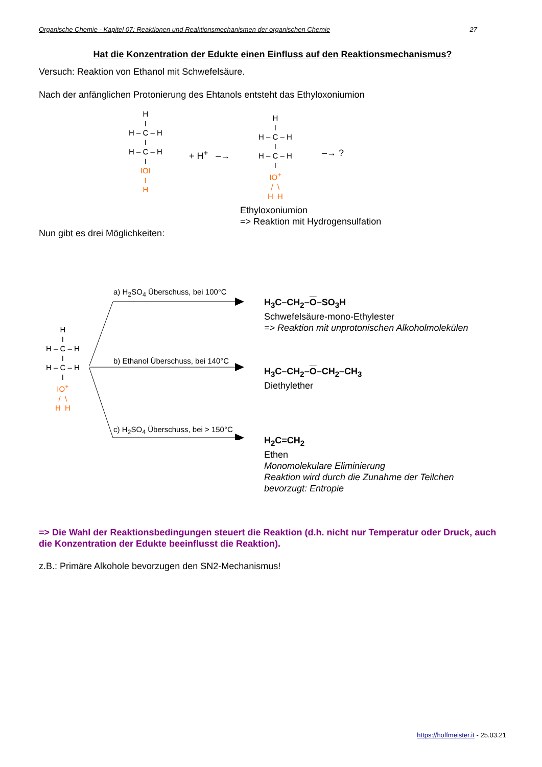Organische Chemie - Kapitel 07: Reaktionen und Reaktionsmechanismen der organischen Chemie 27
Hat die Konzentration der Edukte einen Einfluss auf den Reaktionsmechanismus?
Versuch: Reaktion von Ethanol mit Schwefelsäure.
Nach der anfänglichen Protonierung des Ehtanols entsteht das Ethyloxoniumion
H
I
H – C – H
I
H – C – H
I
IOI
I
H
+ H<sup>+</sup> –→
H
I
H – C – H
I
H – C – H
I
IO<sup>+</sup>
/ \
H H
–→ ?
Ethyloxoniumion
=> Reaktion mit Hydrogensulfation
Nun gibt es drei Möglichkeiten:
H
I
H – C – H
I
H – C – H
I
IO<sup>+</sup>
/ \
H H
a) H<sub>2</sub>SO<sub>4</sub> Überschuss, bei 100°C
b) Ethanol Überschuss, bei 140°C
c) H<sub>2</sub>SO<sub>4</sub> Überschuss, bei > 150°C
H<sub>3</sub>C–CH<sub>2</sub>–O–SO<sub>3</sub>H
Schwefelsäure-mono-Ethylester
=> Reaktion mit unprotonischen Alkoholmolekülen
H<sub>3</sub>C–CH<sub>2</sub>–O–CH<sub>2</sub>–CH<sub>3</sub>
Diethylether
H<sub>2</sub>C=CH<sub>2</sub>
Ethen
Monomolekulare Eliminierung
Reaktion wird durch die Zunahme der Teilchen
bevorzugt: Entropie
=> Die Wahl der Reaktionsbedingungen steuert die Reaktion (d.h. nicht nur Temperatur oder Druck, auch die Konzentration der Edukte beeinflusst die Reaktion).
z.B.: Primäre Alkohole bevorzugen den SN2-Mechanismus!
https://hoffmeister.it - 25.03.21